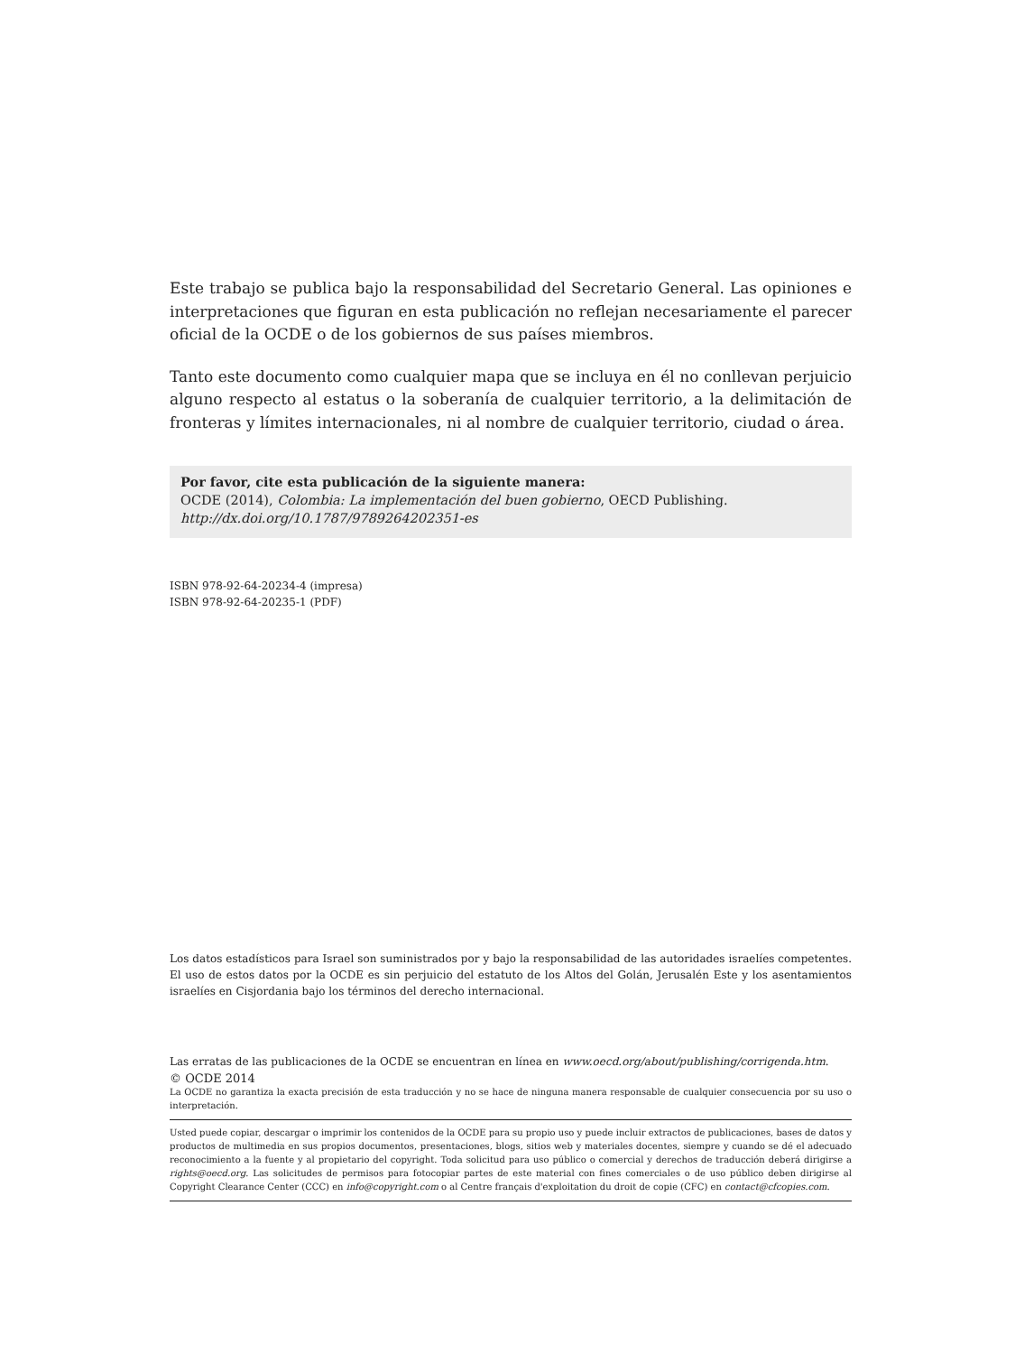Este trabajo se publica bajo la responsabilidad del Secretario General. Las opiniones e interpretaciones que figuran en esta publicación no reflejan necesariamente el parecer oficial de la OCDE o de los gobiernos de sus países miembros.
Tanto este documento como cualquier mapa que se incluya en él no conllevan perjuicio alguno respecto al estatus o la soberanía de cualquier territorio, a la delimitación de fronteras y límites internacionales, ni al nombre de cualquier territorio, ciudad o área.
Por favor, cite esta publicación de la siguiente manera:
OCDE (2014), Colombia: La implementación del buen gobierno, OECD Publishing.
http://dx.doi.org/10.1787/9789264202351-es
ISBN 978-92-64-20234-4 (impresa)
ISBN 978-92-64-20235-1 (PDF)
Los datos estadísticos para Israel son suministrados por y bajo la responsabilidad de las autoridades israelíes competentes. El uso de estos datos por la OCDE es sin perjuicio del estatuto de los Altos del Golán, Jerusalén Este y los asentamientos israelíes en Cisjordania bajo los términos del derecho internacional.
Las erratas de las publicaciones de la OCDE se encuentran en línea en www.oecd.org/about/publishing/corrigenda.htm.
© OCDE 2014
La OCDE no garantiza la exacta precisión de esta traducción y no se hace de ninguna manera responsable de cualquier consecuencia por su uso o interpretación.
Usted puede copiar, descargar o imprimir los contenidos de la OCDE para su propio uso y puede incluir extractos de publicaciones, bases de datos y productos de multimedia en sus propios documentos, presentaciones, blogs, sitios web y materiales docentes, siempre y cuando se dé el adecuado reconocimiento a la fuente y al propietario del copyright. Toda solicitud para uso público o comercial y derechos de traducción deberá dirigirse a rights@oecd.org. Las solicitudes de permisos para fotocopiar partes de este material con fines comerciales o de uso público deben dirigirse al Copyright Clearance Center (CCC) en info@copyright.com o al Centre français d'exploitation du droit de copie (CFC) en contact@cfcopies.com.